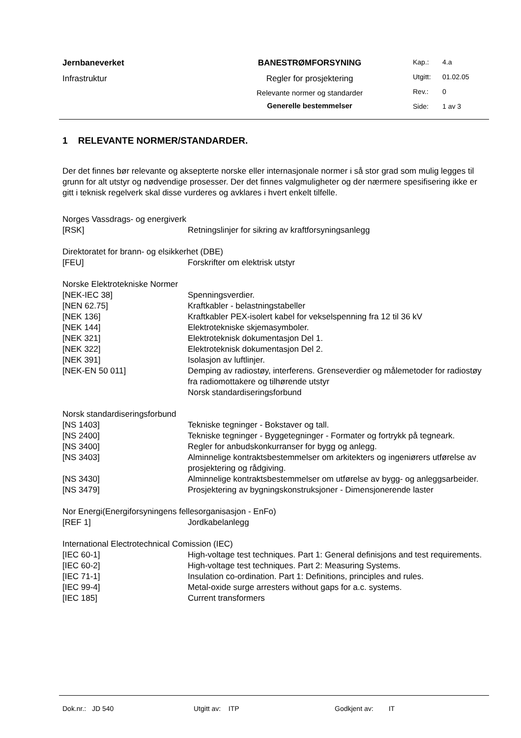Jernbaneverket
Infrastruktur
BANESTRØMFORSYNING
Regler for prosjektering
Relevante normer og standarder
Generelle bestemmelser
Kap.: 4.a
Utgitt: 01.02.05
Rev.: 0
Side: 1 av 3
1 RELEVANTE NORMER/STANDARDER.
Der det finnes bør relevante og aksepterte norske eller internasjonale normer i så stor grad som mulig legges til grunn for alt utstyr og nødvendige prosesser. Der det finnes valgmuligheter og der nærmere spesifisering ikke er gitt i teknisk regelverk skal disse vurderes og avklares i hvert enkelt tilfelle.
Norges Vassdrags- og energiverk
| [RSK] | Retningslinjer for sikring av kraftforsyningsanlegg |
Direktoratet for brann- og elsikkerhet (DBE)
| [FEU] | Forskrifter om elektrisk utstyr |
Norske Elektrotekniske Normer
| [NEK-IEC 38] | Spenningsverdier. |
| [NEN 62.75] | Kraftkabler - belastningstabeller |
| [NEK 136] | Kraftkabler PEX-isolert kabel for vekselspenning fra 12 til 36 kV |
| [NEK 144] | Elektrotekniske skjemasymboler. |
| [NEK 321] | Elektroteknisk dokumentasjon Del 1. |
| [NEK 322] | Elektroteknisk dokumentasjon Del 2. |
| [NEK 391] | Isolasjon av luftlinjer. |
| [NEK-EN 50 011] | Demping av radiostøy, interferens. Grenseverdier og målemetoder for radiostøy fra radiomottakere og tilhørende utstyr Norsk standardiseringsforbund |
Norsk standardiseringsforbund
| [NS 1403] | Tekniske tegninger - Bokstaver og tall. |
| [NS 2400] | Tekniske tegninger - Byggetegninger - Formater og fortrykk på tegneark. |
| [NS 3400] | Regler for anbudskonkurranser for bygg og anlegg. |
| [NS 3403] | Alminnelige kontraktsbestemmelser om arkitekters og ingeniørers utførelse av prosjektering og rådgiving. |
| [NS 3430] | Alminnelige kontraktsbestemmelser om utførelse av bygg- og anleggsarbeider. |
| [NS 3479] | Prosjektering av bygningskonstruksjoner - Dimensjonerende laster |
Nor Energi(Energiforsyningens fellesorganisasjon - EnFo)
| [REF 1] | Jordkabelanlegg |
International Electrotechnical Comission (IEC)
| [IEC 60-1] | High-voltage test techniques. Part 1: General definisjons and test requirements. |
| [IEC 60-2] | High-voltage test techniques. Part 2: Measuring Systems. |
| [IEC 71-1] | Insulation co-ordination. Part 1: Definitions, principles and rules. |
| [IEC 99-4] | Metal-oxide surge arresters without gaps for a.c. systems. |
| [IEC 185] | Current transformers |
Dok.nr.: JD 540 Utgitt av: ITP Godkjent av: IT